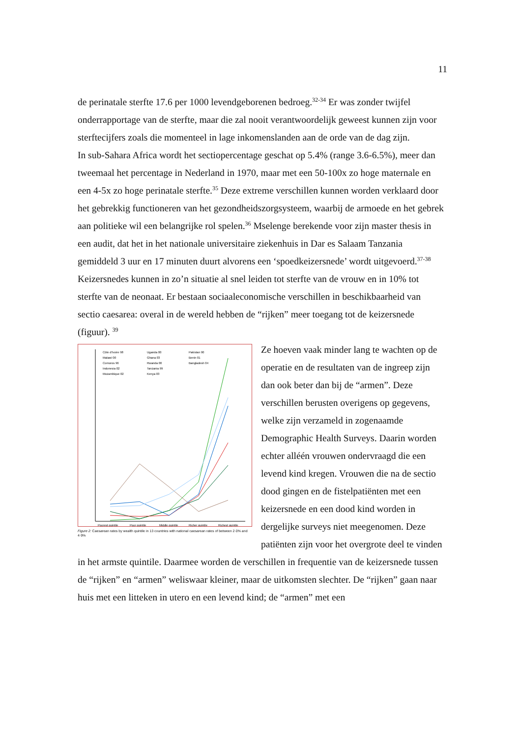11
de perinatale sterfte 17.6 per 1000 levendgeborenen bedroeg.<sup>32-34</sup> Er was zonder twijfel onderrapportage van de sterfte, maar die zal nooit verantwoordelijk geweest kunnen zijn voor sterftecijfers zoals die momenteel in lage inkomenslanden aan de orde van de dag zijn.
In sub-Sahara Africa wordt het sectiopercentage geschat op 5.4% (range 3.6-6.5%), meer dan tweemaal het percentage in Nederland in 1970, maar met een 50-100x zo hoge maternale en een 4-5x zo hoge perinatale sterfte.<sup>35</sup> Deze extreme verschillen kunnen worden verklaard door het gebrekkig functioneren van het gezondheidszorgsysteem, waarbij de armoede en het gebrek aan politieke wil een belangrijke rol spelen.<sup>36</sup> Mselenge berekende voor zijn master thesis in een audit, dat het in het nationale universitaire ziekenhuis in Dar es Salaam Tanzania gemiddeld 3 uur en 17 minuten duurt alvorens een ‘spoedkeizersnede’ wordt uitgevoerd.<sup>37-38</sup> Keizersnedes kunnen in zo’n situatie al snel leiden tot sterfte van de vrouw en in 10% tot sterfte van de neonaat. Er bestaan sociaaleconomische verschillen in beschikbaarheid van sectio caesarea: overal in de wereld hebben de “rijken” meer toegang tot de keizersnede (figuur). <sup>39</sup>
Côte d'Ivoire 98
Malawi 00
Comoros 96
Indonesia 02
Mozambique 02
Uganda 00
Ghana 03
Rwanda 00
Tanzania 99
Kenya 03
Pakistan 90
Benin 01
Bangladesh 04
Poorest quintile
Poor quintile
Middle quintile
Richer quintile
Richest quintile
Figure 2: Caesarean rates by wealth quintile in 13 countries with national caesarean rates of between 2·0% and 4·9%
Ze hoeven vaak minder lang te wachten op de operatie en de resultaten van de ingreep zijn dan ook beter dan bij de “armen”. Deze verschillen berusten overigens op gegevens, welke zijn verzameld in zogenaamde Demographic Health Surveys. Daarin worden echter alléén vrouwen ondervraagd die een levend kind kregen. Vrouwen die na de sectio dood gingen en de fistelpatiënten met een keizersnede en een dood kind worden in dergelijke surveys niet meegenomen. Deze patiënten zijn voor het overgrote deel te vinden in het armste quintile. Daarmee worden de verschillen in frequentie van de keizersnede tussen de “rijken” en “armen” weliswaar kleiner, maar de uitkomsten slechter. De “rijken” gaan naar huis met een litteken in utero en een levend kind; de “armen” met een